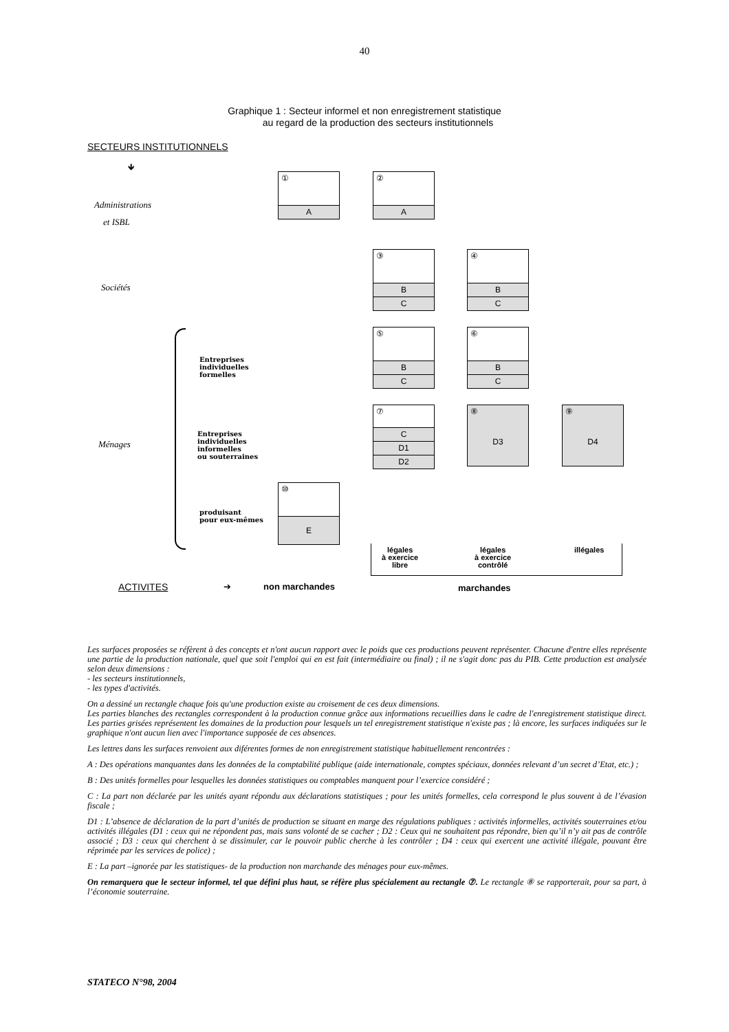40
Graphique 1 : Secteur informel et non enregistrement statistique
au regard de la production des secteurs institutionnels
SECTEURS INSTITUTIONNELS
🡻
Administrations
et ISBL
Sociétés
Ménages
Entreprises
individuelles
formelles
Entreprises
individuelles
informelles
ou souterraines
produisant
pour eux-mêmes
①
A
②
A
③
B
C
④
B
C
⑤
B
C
⑥
B
C
⑦
C
D1
D2
⑧
D3
⑨
D4
⑩
E
légales
à exercice
libre
légales
à exercice
contrôlé
illégales
ACTIVITES ➔ non marchandes marchandes
Les surfaces proposées se réfèrent à des concepts et n'ont aucun rapport avec le poids que ces productions peuvent représenter. Chacune d'entre elles représente une partie de la production nationale, quel que soit l'emploi qui en est fait (intermédiaire ou final) ; il ne s'agit donc pas du PIB. Cette production est analysée selon deux dimensions :
- les secteurs institutionnels,
- les types d'activités.
On a dessiné un rectangle chaque fois qu'une production existe au croisement de ces deux dimensions.
Les parties blanches des rectangles correspondent à la production connue grâce aux informations recueillies dans le cadre de l'enregistrement statistique direct. Les parties grisées représentent les domaines de la production pour lesquels un tel enregistrement statistique n'existe pas ; là encore, les surfaces indiquées sur le graphique n'ont aucun lien avec l'importance supposée de ces absences.
Les lettres dans les surfaces renvoient aux diférentes formes de non enregistrement statistique habituellement rencontrées :
A : Des opérations manquantes dans les données de la comptabilité publique (aide internationale, comptes spéciaux, données relevant d’un secret d’Etat, etc.) ;
B : Des unités formelles pour lesquelles les données statistiques ou comptables manquent pour l’exercice considéré ;
C : La part non déclarée par les unités ayant répondu aux déclarations statistiques ; pour les unités formelles, cela correspond le plus souvent à de l’évasion fiscale ;
D1 : L’absence de déclaration de la part d’unités de production se situant en marge des régulations publiques : activités informelles, activités souterraines et/ou activités illégales (D1 : ceux qui ne répondent pas, mais sans volonté de se cacher ; D2 : Ceux qui ne souhaitent pas répondre, bien qu’il n’y ait pas de contrôle associé ; D3 : ceux qui cherchent à se dissimuler, car le pouvoir public cherche à les contrôler ; D4 : ceux qui exercent une activité illégale, pouvant être réprimée par les services de police) ;
E : La part –ignorée par les statistiques- de la production non marchande des ménages pour eux-mêmes.
On remarquera que le secteur informel, tel que défini plus haut, se réfère plus spécialement au rectangle ⑦. Le rectangle ⑧ se rapporterait, pour sa part, à l’économie souterraine.
STATECO N°98, 2004